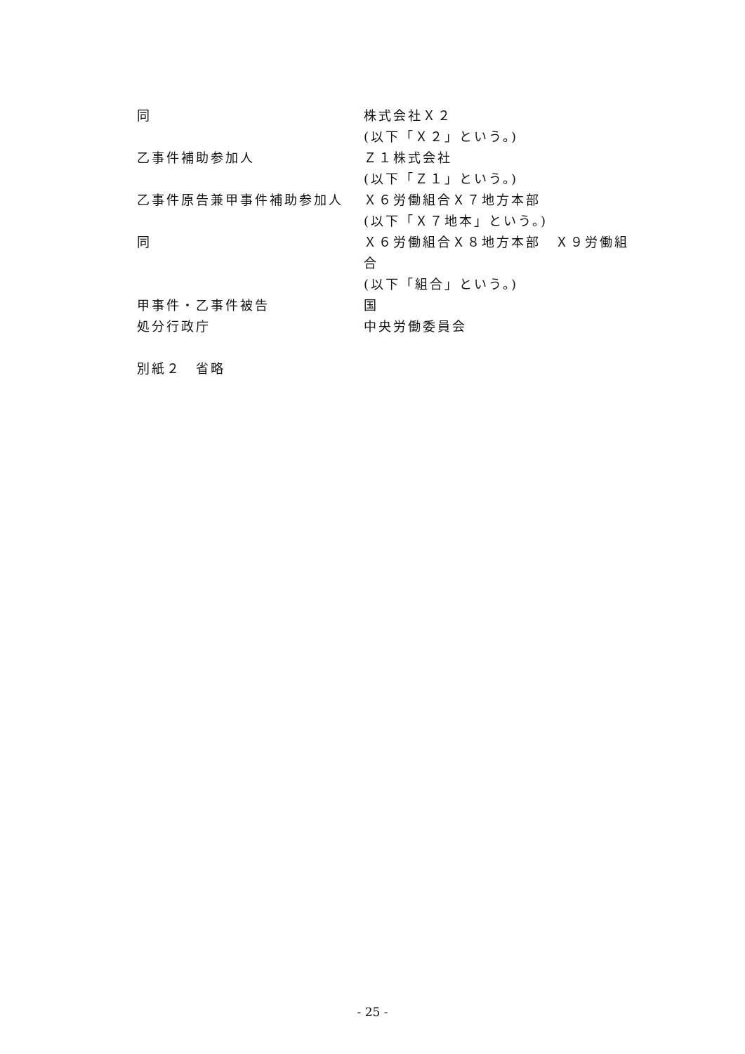同 株式会社Ｘ２
(以下「Ｘ２」という。)
乙事件補助参加人 Ｚ１株式会社
(以下「Ｚ１」という。)
乙事件原告兼甲事件補助参加人 Ｘ６労働組合Ｘ７地方本部
(以下「Ｘ７地本」という。)
同 Ｘ６労働組合Ｘ８地方本部　Ｘ９労働組合
(以下「組合」という。)
甲事件・乙事件被告 国
処分行政庁 中央労働委員会
別紙２　省略
- 25 -